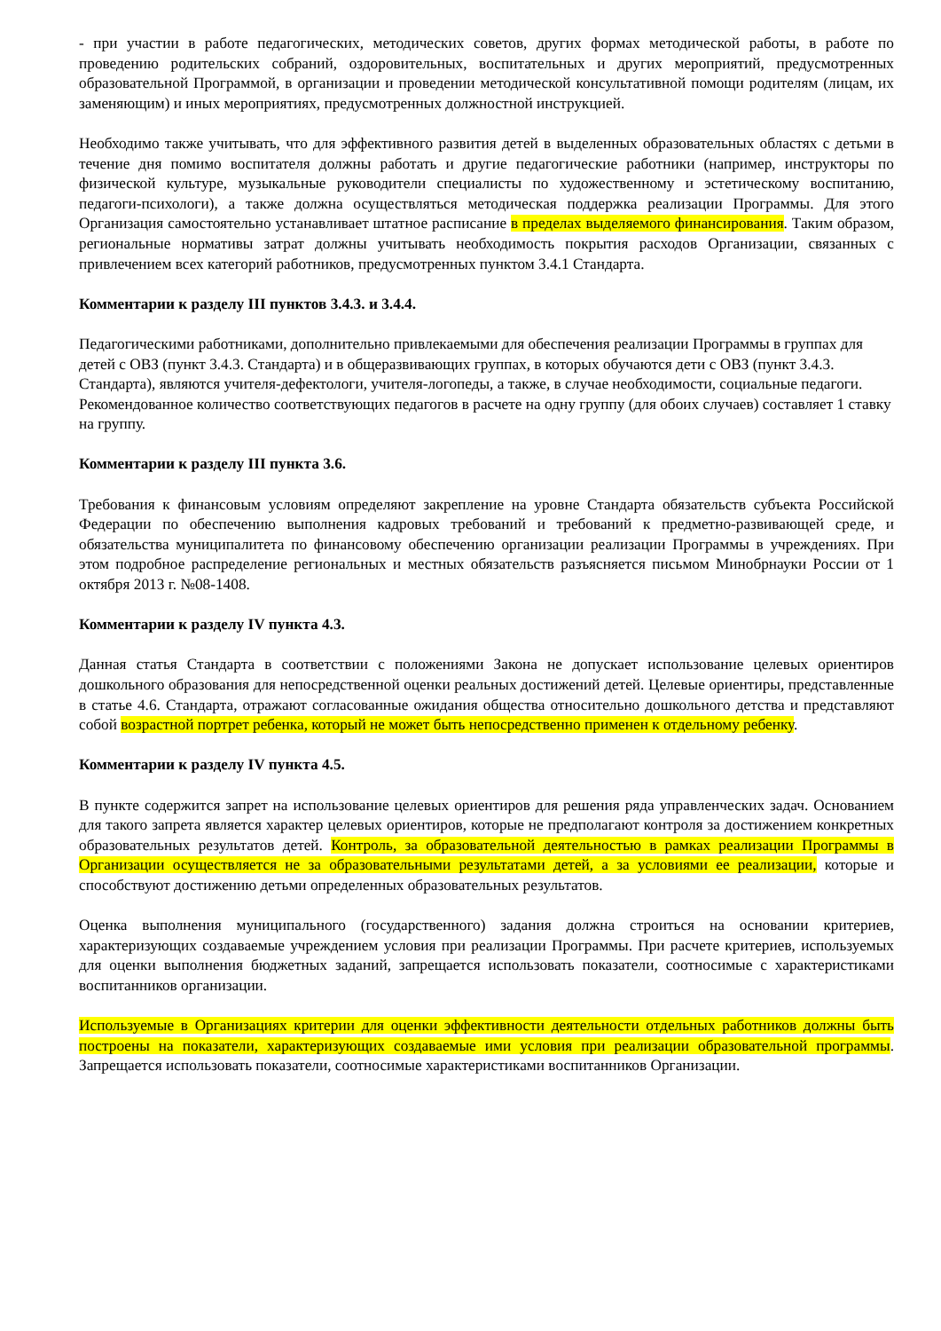- при участии в работе педагогических, методических советов, других формах методической работы, в работе по проведению родительских собраний, оздоровительных, воспитательных и других мероприятий, предусмотренных образовательной Программой, в организации и проведении методической консультативной помощи родителям (лицам, их заменяющим) и иных мероприятиях, предусмотренных должностной инструкцией.
Необходимо также учитывать, что для эффективного развития детей в выделенных образовательных областях с детьми в течение дня помимо воспитателя должны работать и другие педагогические работники (например, инструкторы по физической культуре, музыкальные руководители специалисты по художественному и эстетическому воспитанию, педагоги-психологи), а также должна осуществляться методическая поддержка реализации Программы. Для этого Организация самостоятельно устанавливает штатное расписание в пределах выделяемого финансирования. Таким образом, региональные нормативы затрат должны учитывать необходимость покрытия расходов Организации, связанных с привлечением всех категорий работников, предусмотренных пунктом 3.4.1 Стандарта.
Комментарии к разделу III пунктов 3.4.3. и 3.4.4.
Педагогическими работниками, дополнительно привлекаемыми для обеспечения реализации Программы в группах для детей с ОВЗ (пункт 3.4.3. Стандарта) и в общеразвивающих группах, в которых обучаются дети с ОВЗ (пункт 3.4.3. Стандарта), являются учителя-дефектологи, учителя-логопеды, а также, в случае необходимости, социальные педагоги. Рекомендованное количество соответствующих педагогов в расчете на одну группу (для обоих случаев) составляет 1 ставку на группу.
Комментарии к разделу III пункта 3.6.
Требования к финансовым условиям определяют закрепление на уровне Стандарта обязательств субъекта Российской Федерации по обеспечению выполнения кадровых требований и требований к предметно-развивающей среде, и обязательства муниципалитета по финансовому обеспечению организации реализации Программы в учреждениях. При этом подробное распределение региональных и местных обязательств разъясняется письмом Минобрнауки России от 1 октября 2013 г. №08-1408.
Комментарии к разделу IV пункта 4.3.
Данная статья Стандарта в соответствии с положениями Закона не допускает использование целевых ориентиров дошкольного образования для непосредственной оценки реальных достижений детей. Целевые ориентиры, представленные в статье 4.6. Стандарта, отражают согласованные ожидания общества относительно дошкольного детства и представляют собой возрастной портрет ребенка, который не может быть непосредственно применен к отдельному ребенку.
Комментарии к разделу IV пункта 4.5.
В пункте содержится запрет на использование целевых ориентиров для решения ряда управленческих задач. Основанием для такого запрета является характер целевых ориентиров, которые не предполагают контроля за достижением конкретных образовательных результатов детей. Контроль, за образовательной деятельностью в рамках реализации Программы в Организации осуществляется не за образовательными результатами детей, а за условиями ее реализации, которые и способствуют достижению детьми определенных образовательных результатов.
Оценка выполнения муниципального (государственного) задания должна строиться на основании критериев, характеризующих создаваемые учреждением условия при реализации Программы. При расчете критериев, используемых для оценки выполнения бюджетных заданий, запрещается использовать показатели, соотносимые с характеристиками воспитанников организации.
Используемые в Организациях критерии для оценки эффективности деятельности отдельных работников должны быть построены на показатели, характеризующих создаваемые ими условия при реализации образовательной программы. Запрещается использовать показатели, соотносимые характеристиками воспитанников Организации.